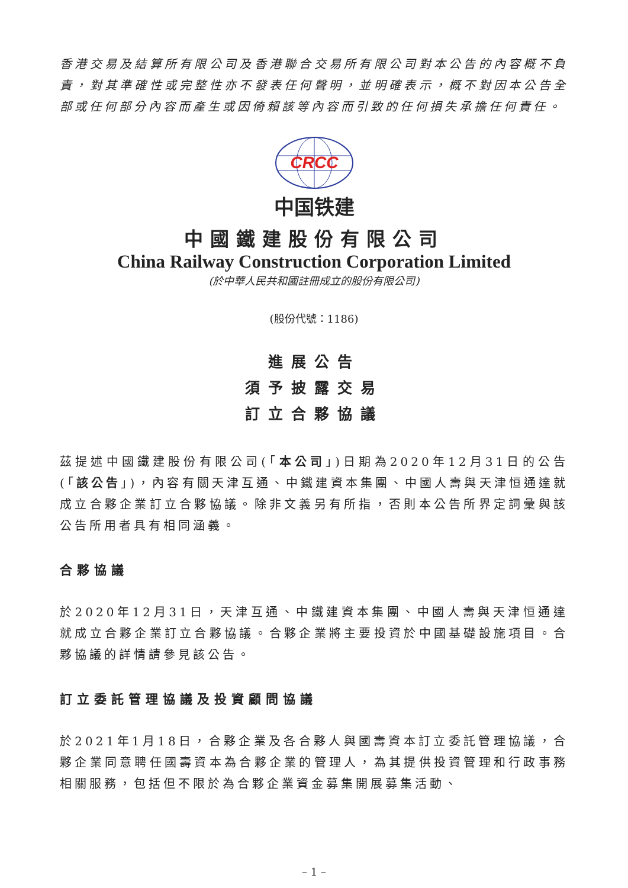香港交易及結算所有限公司及香港聯合交易所有限公司對本公告的內容概不負責，對其準確性或完整性亦不發表任何聲明，並明確表示，概不對因本公告全部或任何部分內容而產生或因倚賴該等內容而引致的任何損失承擔任何責任。
CRCC
中国铁建
中國鐵建股份有限公司
China Railway Construction Corporation Limited
(於中華人民共和國註冊成立的股份有限公司)
(股份代號：1186)
進展公告
須予披露交易
訂立合夥協議
茲提述中國鐵建股份有限公司(「本公司」)日期為2020年12月31日的公告(「該公告」)，內容有關天津互通、中鐵建資本集團、中國人壽與天津恒通達就成立合夥企業訂立合夥協議。除非文義另有所指，否則本公告所界定詞彙與該公告所用者具有相同涵義。
合夥協議
於2020年12月31日，天津互通、中鐵建資本集團、中國人壽與天津恒通達就成立合夥企業訂立合夥協議。合夥企業將主要投資於中國基礎設施項目。合夥協議的詳情請參見該公告。
訂立委託管理協議及投資顧問協議
於2021年1月18日，合夥企業及各合夥人與國壽資本訂立委託管理協議，合夥企業同意聘任國壽資本為合夥企業的管理人，為其提供投資管理和行政事務相關服務，包括但不限於為合夥企業資金募集開展募集活動、
– 1 –